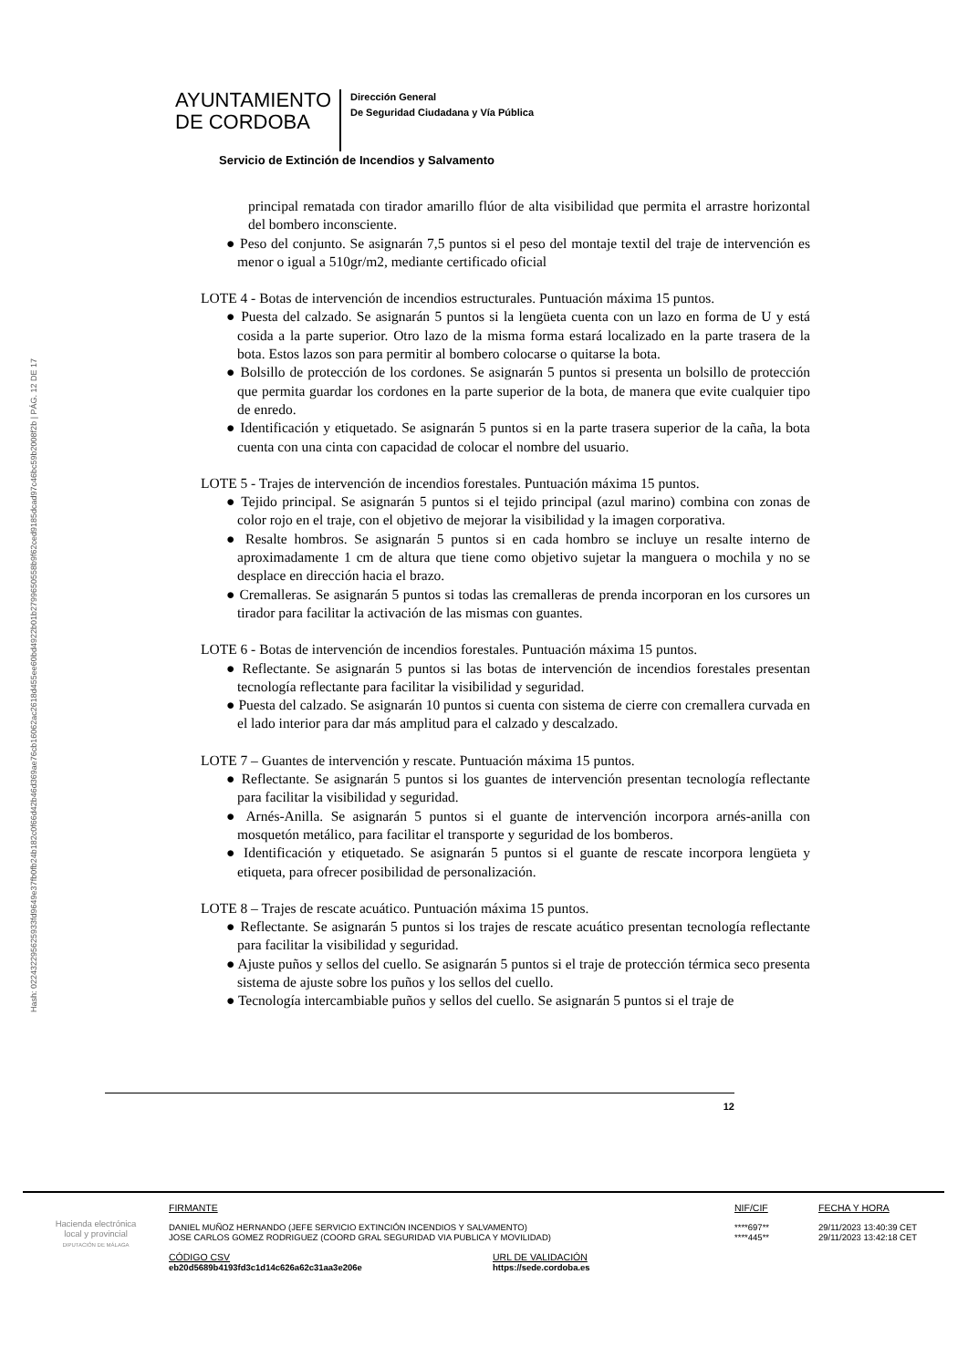Hash: 02243229562593​3fd9649e37fb0fb24b182c0f66d42b46d369ae76cb16062ac2618d455ee60bd4922b01b279965055​8b9f62ced9185dcad97c46bc59b2008f2b | PÁG. 12 DE 17
AYUNTAMIENTO
DE CORDOBA
Dirección General
De Seguridad Ciudadana y Vía Pública
Servicio de Extinción de Incendios y Salvamento
principal rematada con tirador amarillo flúor de alta visibilidad que permita el arrastre horizontal del bombero inconsciente.
● Peso del conjunto. Se asignarán 7,5 puntos si el peso del montaje textil del traje de intervención es menor o igual a 510gr/m2, mediante certificado oficial
LOTE 4 - Botas de intervención de incendios estructurales. Puntuación máxima 15 puntos.
● Puesta del calzado. Se asignarán 5 puntos si la lengüeta cuenta con un lazo en forma de U y está cosida a la parte superior. Otro lazo de la misma forma estará localizado en la parte trasera de la bota. Estos lazos son para permitir al bombero colocarse o quitarse la bota.
● Bolsillo de protección de los cordones. Se asignarán 5 puntos si presenta un bolsillo de protección que permita guardar los cordones en la parte superior de la bota, de manera que evite cualquier tipo de enredo.
● Identificación y etiquetado. Se asignarán 5 puntos si en la parte trasera superior de la caña, la bota cuenta con una cinta con capacidad de colocar el nombre del usuario.
LOTE 5 - Trajes de intervención de incendios forestales. Puntuación máxima 15 puntos.
● Tejido principal. Se asignarán 5 puntos si el tejido principal (azul marino) combina con zonas de color rojo en el traje, con el objetivo de mejorar la visibilidad y la imagen corporativa.
● Resalte hombros. Se asignarán 5 puntos si en cada hombro se incluye un resalte interno de aproximadamente 1 cm de altura que tiene como objetivo sujetar la manguera o mochila y no se desplace en dirección hacia el brazo.
● Cremalleras. Se asignarán 5 puntos si todas las cremalleras de prenda incorporan en los cursores un tirador para facilitar la activación de las mismas con guantes.
LOTE 6 - Botas de intervención de incendios forestales. Puntuación máxima 15 puntos.
● Reflectante. Se asignarán 5 puntos si las botas de intervención de incendios forestales presentan tecnología reflectante para facilitar la visibilidad y seguridad.
● Puesta del calzado. Se asignarán 10 puntos si cuenta con sistema de cierre con cremallera curvada en el lado interior para dar más amplitud para el calzado y descalzado.
LOTE 7 – Guantes de intervención y rescate. Puntuación máxima 15 puntos.
● Reflectante. Se asignarán 5 puntos si los guantes de intervención presentan tecnología reflectante para facilitar la visibilidad y seguridad.
● Arnés-Anilla. Se asignarán 5 puntos si el guante de intervención incorpora arnés-anilla con mosquetón metálico, para facilitar el transporte y seguridad de los bomberos.
● Identificación y etiquetado. Se asignarán 5 puntos si el guante de rescate incorpora lengüeta y etiqueta, para ofrecer posibilidad de personalización.
LOTE 8 – Trajes de rescate acuático. Puntuación máxima 15 puntos.
● Reflectante. Se asignarán 5 puntos si los trajes de rescate acuático presentan tecnología reflectante para facilitar la visibilidad y seguridad.
● Ajuste puños y sellos del cuello. Se asignarán 5 puntos si el traje de protección térmica seco presenta sistema de ajuste sobre los puños y los sellos del cuello.
● Tecnología intercambiable puños y sellos del cuello. Se asignarán 5 puntos si el traje de
12
Hacienda electrónica
local y provincial
DIPUTACIÓN DE MÁLAGA
FIRMANTE
DANIEL MUÑOZ HERNANDO (JEFE SERVICIO EXTINCIÓN INCENDIOS Y SALVAMENTO)
JOSE CARLOS GOMEZ RODRIGUEZ (COORD GRAL SEGURIDAD VIA PUBLICA Y MOVILIDAD)
CÓDIGO CSV
eb20d5689b4193fd3c1d14c626a62c31aa3e206e
URL DE VALIDACIÓN
https://sede.cordoba.es
NIF/CIF
****697**
****445**
FECHA Y HORA
29/11/2023 13:40:39 CET
29/11/2023 13:42:18 CET